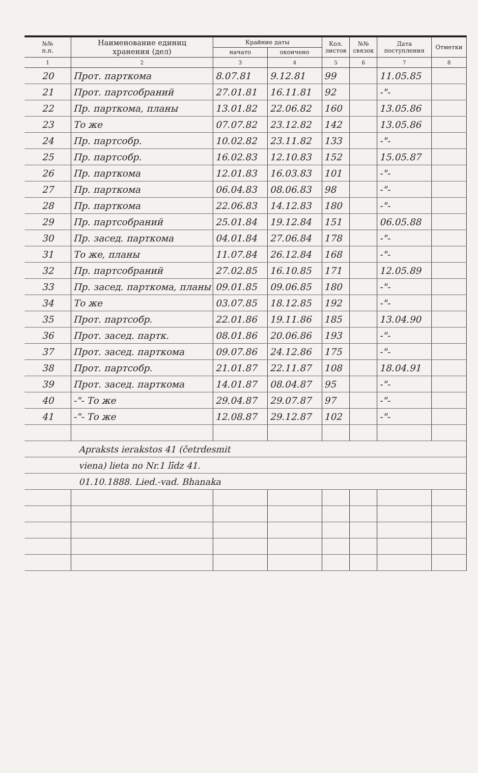| №№ п.п. | Наименование единиц хранения (дел) | Крайние даты | | Кол. листов | №№ связок | Дата поступления | Отметки |
| --- | --- | --- | --- | --- | --- | --- | --- |
| | | начато | окончено | | | | |
| 1 | 2 | 3 | 4 | 5 | 6 | 7 | 8 |
| 20 | Прот. парткома | 8.07.81 | 9.12.81 | 99 | | 11.05.85 | |
| 21 | Прот. партсобраний | 27.01.81 | 16.11.81 | 92 | | -"- | |
| 22 | Пр. парткома, планы | 13.01.82 | 22.06.82 | 160 | | 13.05.86 | |
| 23 | То же | 07.07.82 | 23.12.82 | 142 | | 13.05.86 | |
| 24 | Пр. партсобр. | 10.02.82 | 23.11.82 | 133 | | -"- | |
| 25 | Пр. партсобр. | 16.02.83 | 12.10.83 | 152 | | 15.05.87 | |
| 26 | Пр. парткома | 12.01.83 | 16.03.83 | 101 | | -"- | |
| 27 | Пр. парткома | 06.04.83 | 08.06.83 | 98 | | -"- | |
| 28 | Пр. парткома | 22.06.83 | 14.12.83 | 180 | | -"- | |
| 29 | Пр. партсобраний | 25.01.84 | 19.12.84 | 151 | | 06.05.88 | |
| 30 | Пр. засед. парткома | 04.01.84 | 27.06.84 | 178 | | -"- | |
| 31 | То же, планы | 11.07.84 | 26.12.84 | 168 | | -"- | |
| 32 | Пр. партсобраний | 27.02.85 | 16.10.85 | 171 | | 12.05.89 | |
| 33 | Пр. засед. парткома, планы | 09.01.85 | 09.06.85 | 180 | | -"- | |
| 34 | То же | 03.07.85 | 18.12.85 | 192 | | -"- | |
| 35 | Прот. партсобр. | 22.01.86 | 19.11.86 | 185 | | 13.04.90 | |
| 36 | Прот. засед. партк. | 08.01.86 | 20.06.86 | 193 | | -"- | |
| 37 | Прот. засед. парткома | 09.07.86 | 24.12.86 | 175 | | -"- | |
| 38 | Прот. партсобр. | 21.01.87 | 22.11.87 | 108 | | 18.04.91 | |
| 39 | Прот. засед. парткома | 14.01.87 | 08.04.87 | 95 | | -"- | |
| 40 | -"- То же | 29.04.87 | 29.07.87 | 97 | | -"- | |
| 41 | -"- То же | 12.08.87 | 29.12.87 | 102 | | -"- | |
| Apraksts ierakstos 41 (četrdesmit | | | | | | | |
| viena) lieta no Nr.1 līdz 41. | | | | | | | |
| 01.10.1888. Lied.-vad. Bhanaka | | | | | | | |